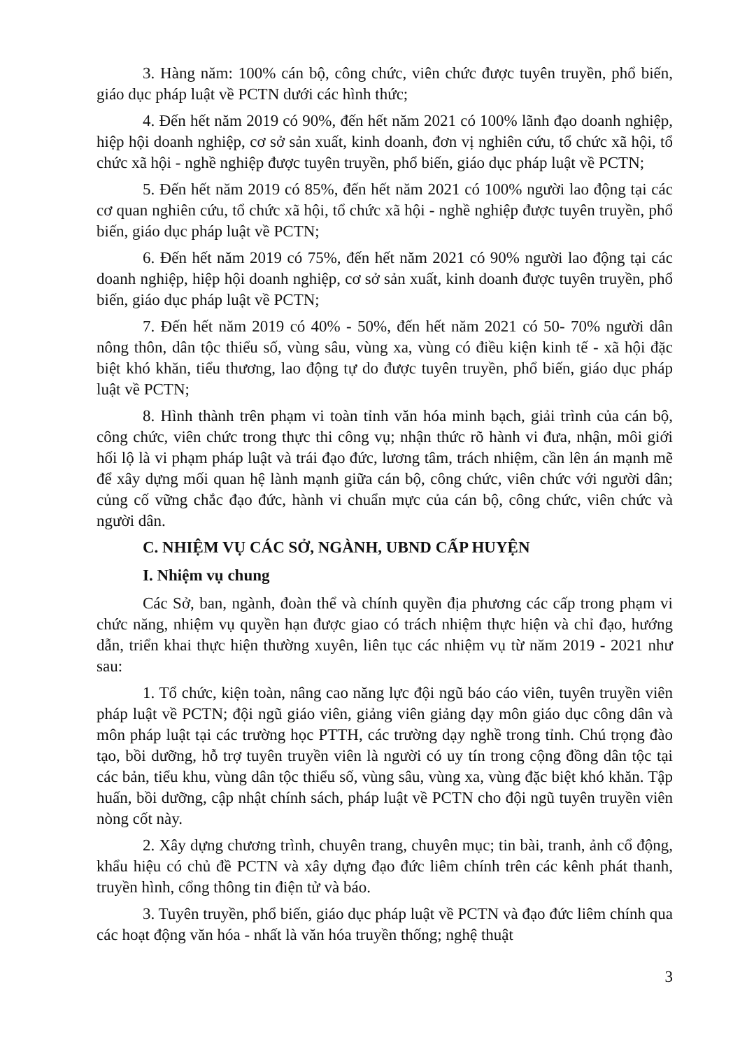3. Hàng năm: 100% cán bộ, công chức, viên chức được tuyên truyền, phổ biến, giáo dục pháp luật về PCTN dưới các hình thức;
4. Đến hết năm 2019 có 90%, đến hết năm 2021 có 100% lãnh đạo doanh nghiệp, hiệp hội doanh nghiệp, cơ sở sản xuất, kinh doanh, đơn vị nghiên cứu, tổ chức xã hội, tổ chức xã hội - nghề nghiệp được tuyên truyền, phổ biến, giáo dục pháp luật về PCTN;
5. Đến hết năm 2019 có 85%, đến hết năm 2021 có 100% người lao động tại các cơ quan nghiên cứu, tổ chức xã hội, tổ chức xã hội - nghề nghiệp được tuyên truyền, phổ biến, giáo dục pháp luật về PCTN;
6. Đến hết năm 2019 có 75%, đến hết năm 2021 có 90% người lao động tại các doanh nghiệp, hiệp hội doanh nghiệp, cơ sở sản xuất, kinh doanh được tuyên truyền, phổ biến, giáo dục pháp luật về PCTN;
7. Đến hết năm 2019 có 40% - 50%, đến hết năm 2021 có 50- 70% người dân nông thôn, dân tộc thiểu số, vùng sâu, vùng xa, vùng có điều kiện kinh tế - xã hội đặc biệt khó khăn, tiểu thương, lao động tự do được tuyên truyền, phổ biến, giáo dục pháp luật về PCTN;
8. Hình thành trên phạm vi toàn tỉnh văn hóa minh bạch, giải trình của cán bộ, công chức, viên chức trong thực thi công vụ; nhận thức rõ hành vi đưa, nhận, môi giới hối lộ là vi phạm pháp luật và trái đạo đức, lương tâm, trách nhiệm, cần lên án mạnh mẽ để xây dựng mối quan hệ lành mạnh giữa cán bộ, công chức, viên chức với người dân; củng cố vững chắc đạo đức, hành vi chuẩn mực của cán bộ, công chức, viên chức và người dân.
C. NHIỆM VỤ CÁC SỞ, NGÀNH, UBND CẤP HUYỆN
I. Nhiệm vụ chung
Các Sở, ban, ngành, đoàn thể và chính quyền địa phương các cấp trong phạm vi chức năng, nhiệm vụ quyền hạn được giao có trách nhiệm thực hiện và chỉ đạo, hướng dẫn, triển khai thực hiện thường xuyên, liên tục các nhiệm vụ từ năm 2019 - 2021 như sau:
1. Tổ chức, kiện toàn, nâng cao năng lực đội ngũ báo cáo viên, tuyên truyền viên pháp luật về PCTN; đội ngũ giáo viên, giảng viên giảng dạy môn giáo dục công dân và môn pháp luật tại các trường học PTTH, các trường dạy nghề trong tỉnh. Chú trọng đào tạo, bồi dưỡng, hỗ trợ tuyên truyền viên là người có uy tín trong cộng đồng dân tộc tại các bản, tiểu khu, vùng dân tộc thiểu số, vùng sâu, vùng xa, vùng đặc biệt khó khăn. Tập huấn, bồi dưỡng, cập nhật chính sách, pháp luật về PCTN cho đội ngũ tuyên truyền viên nòng cốt này.
2. Xây dựng chương trình, chuyên trang, chuyên mục; tin bài, tranh, ảnh cổ động, khẩu hiệu có chủ đề PCTN và xây dựng đạo đức liêm chính trên các kênh phát thanh, truyền hình, cổng thông tin điện tử và báo.
3. Tuyên truyền, phổ biến, giáo dục pháp luật về PCTN và đạo đức liêm chính qua các hoạt động văn hóa - nhất là văn hóa truyền thống; nghệ thuật
3